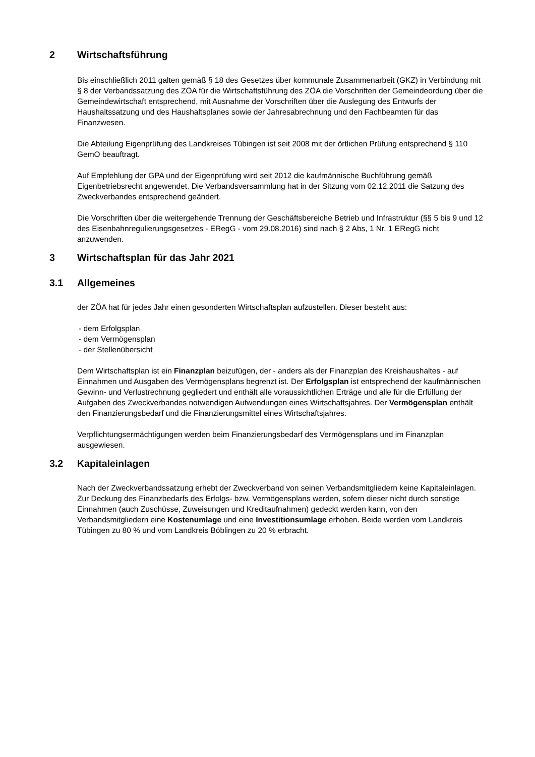2 Wirtschaftsführung
Bis einschließlich 2011 galten gemäß § 18 des Gesetzes über kommunale Zusammenarbeit (GKZ) in Verbindung mit § 8 der Verbandssatzung des ZÖA für die Wirtschaftsführung des ZÖA die Vorschriften der Gemeindeordung über die Gemeindewirtschaft entsprechend, mit Ausnahme der Vorschriften über die Auslegung des Entwurfs der Haushaltssatzung und des Haushaltsplanes sowie der Jahresabrechnung und den Fachbeamten für das Finanzwesen.
Die Abteilung Eigenprüfung des Landkreises Tübingen ist seit 2008 mit der örtlichen Prüfung entsprechend § 110 GemO beauftragt.
Auf Empfehlung der GPA und der Eigenprüfung wird seit 2012 die kaufmännische Buchführung gemäß Eigenbetriebsrecht angewendet. Die Verbandsversammlung hat in der Sitzung vom 02.12.2011 die Satzung des Zweckverbandes entsprechend geändert.
Die Vorschriften über die weitergehende Trennung der Geschäftsbereiche Betrieb und Infrastruktur (§§ 5 bis 9 und 12 des Eisenbahnregulierungsgesetzes - ERegG - vom 29.08.2016) sind nach § 2 Abs, 1 Nr. 1 ERegG nicht anzuwenden.
3 Wirtschaftsplan für das Jahr 2021
3.1 Allgemeines
der ZÖA hat für jedes Jahr einen gesonderten Wirtschaftsplan aufzustellen. Dieser besteht aus:
- dem Erfolgsplan
- dem Vermögensplan
- der Stellenübersicht
Dem Wirtschaftsplan ist ein Finanzplan beizufügen, der - anders als der Finanzplan des Kreishaushaltes - auf Einnahmen und Ausgaben des Vermögensplans begrenzt ist. Der Erfolgsplan ist entsprechend der kaufmännischen Gewinn- und Verlustrechnung gegliedert und enthält alle voraussichtlichen Erträge und alle für die Erfüllung der Aufgaben des Zweckverbandes notwendigen Aufwendungen eines Wirtschaftsjahres. Der Vermögensplan enthält den Finanzierungsbedarf und die Finanzierungsmittel eines Wirtschaftsjahres.
Verpflichtungsermächtigungen werden beim Finanzierungsbedarf des Vermögensplans und im Finanzplan ausgewiesen.
3.2 Kapitaleinlagen
Nach der Zweckverbandssatzung erhebt der Zweckverband von seinen Verbandsmitgliedern keine Kapitaleinlagen. Zur Deckung des Finanzbedarfs des Erfolgs- bzw. Vermögensplans werden, sofern dieser nicht durch sonstige Einnahmen (auch Zuschüsse, Zuweisungen und Kreditaufnahmen) gedeckt werden kann, von den Verbandsmitgliedern eine Kostenumlage und eine Investitionsumlage erhoben. Beide werden vom Landkreis Tübingen zu 80 % und vom Landkreis Böblingen zu 20 % erbracht.